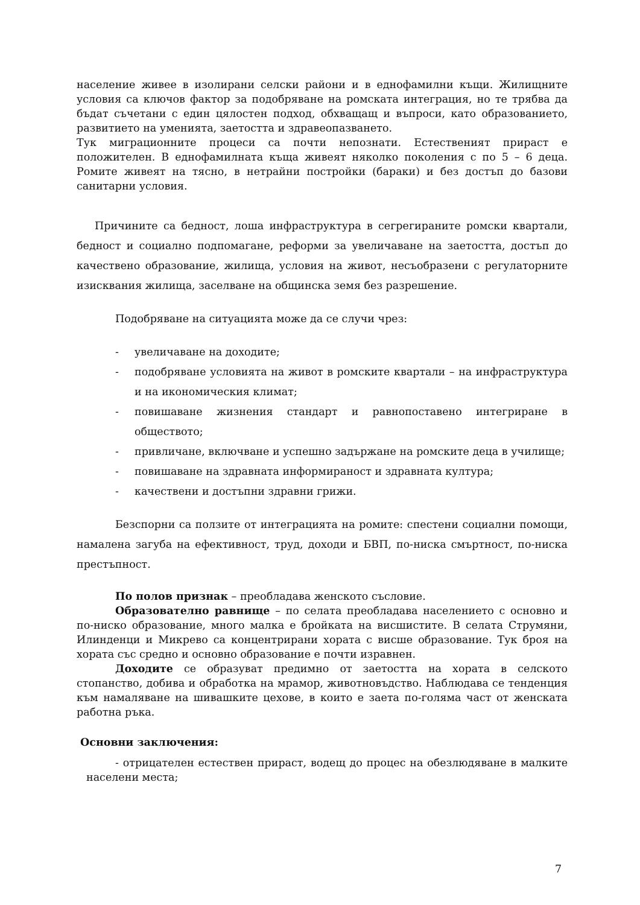население живее в изолирани селски райони и в еднофамилни къщи. Жилищните условия са ключов фактор за подобряване на ромската интеграция, но те трябва да бъдат съчетани с един цялостен подход, обхващащ и въпроси, като образованието, развитието на уменията, заетостта и здравеопазването.
Тук миграционните процеси са почти непознати. Естественият прираст е положителен. В еднофамилната къща живеят няколко поколения с по 5 – 6 деца. Ромите живеят на тясно, в нетрайни постройки (бараки) и без достъп до базови санитарни условия.
Причините са бедност, лоша инфраструктура в сегрегираните ромски квартали, бедност и социално подпомагане, реформи за увеличаване на заетостта, достъп до качествено образование, жилища, условия на живот, несъобразени с регулаторните изисквания жилища, заселване на общинска земя без разрешение.
Подобряване на ситуацията може да се случи чрез:
- увеличаване на доходите;
- подобряване условията на живот в ромските квартали – на инфраструктура и на икономическия климат;
- повишаване жизнения стандарт и равнопоставено интегриране в обществото;
- привличане, включване и успешно задържане на ромските деца в училище;
- повишаване на здравната информираност и здравната култура;
- качествени и достъпни здравни грижи.
Безспорни са ползите от интеграцията на ромите: спестени социални помощи, намалена загуба на ефективност, труд, доходи и БВП, по-ниска смъртност, по-ниска престъпност.
По полов признак – преобладава женското съсловие.
Образователно равнище – по селата преобладава населението с основно и по-ниско образование, много малка е бройката на висшистите. В селата Струмяни, Илинденци и Микрево са концентрирани хората с висше образование. Тук броя на хората със средно и основно образование е почти изравнен.
Доходите се образуват предимно от заетостта на хората в селското стопанство, добива и обработка на мрамор, животновъдство. Наблюдава се тенденция към намаляване на шивашките цехове, в които е заета по-голяма част от женската работна ръка.
Основни заключения:
- отрицателен естествен прираст, водещ до процес на обезлюдяване в малките населени места;
7